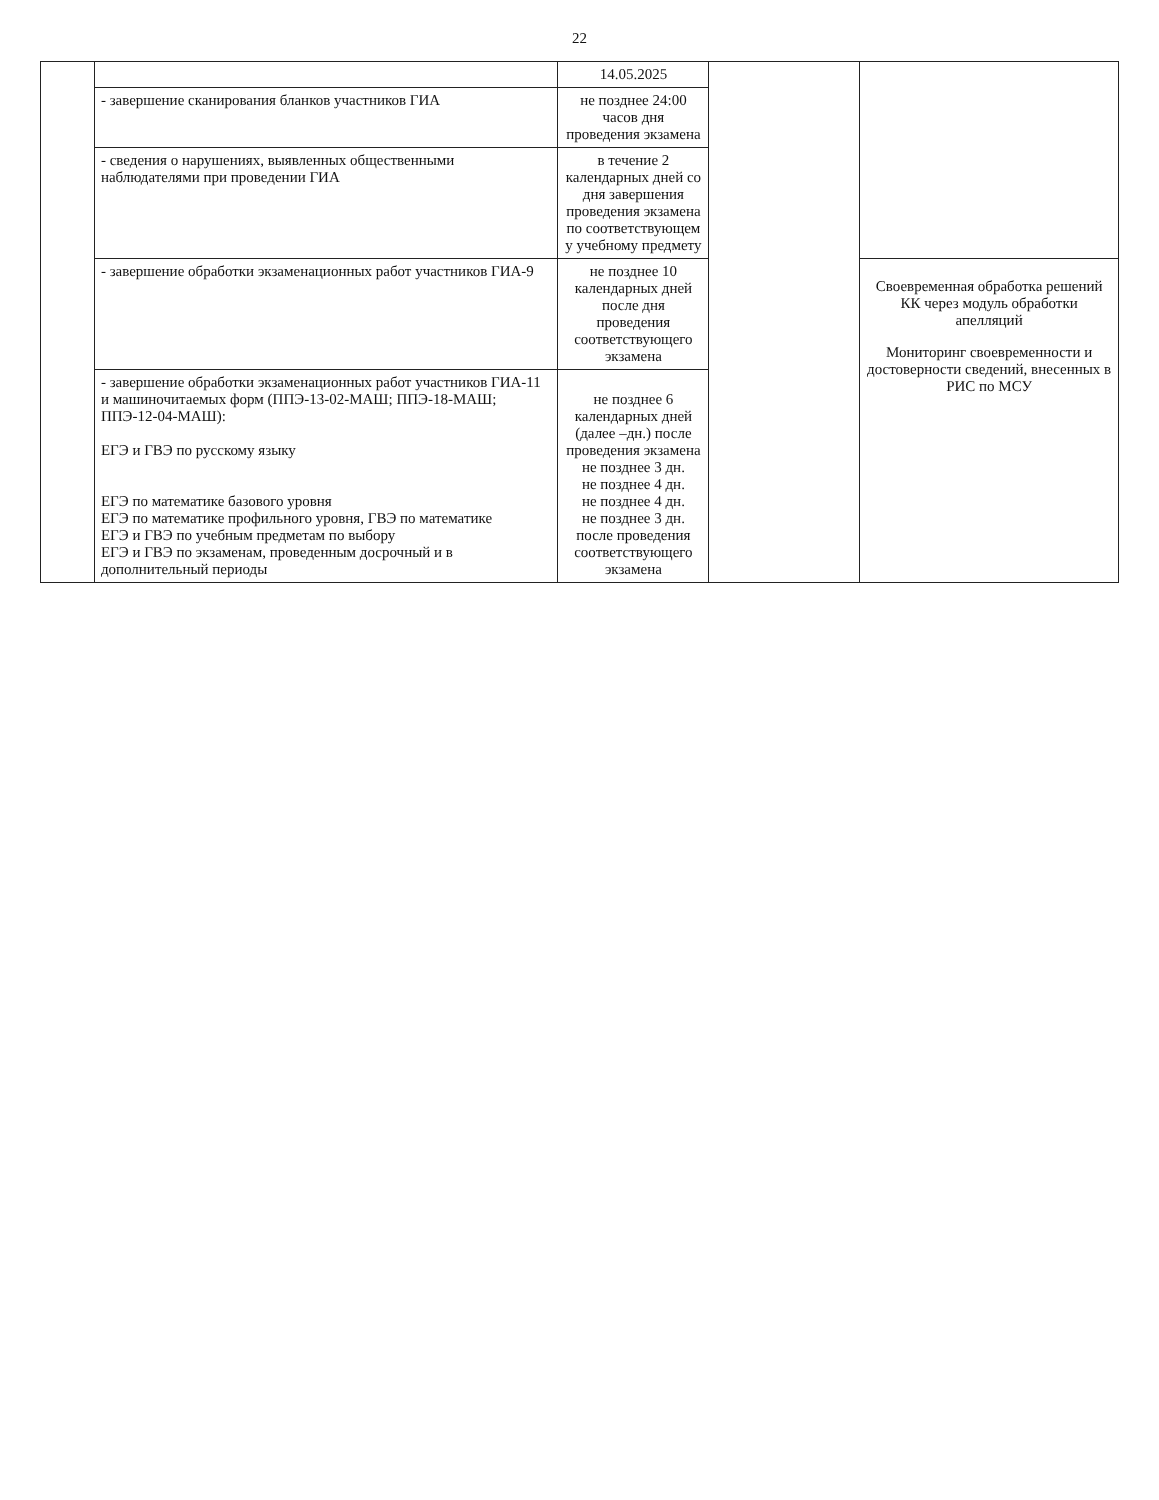22
| | | 14.05.2025 | | |
| | - завершение сканирования бланков участников ГИА | не позднее 24:00 часов дня проведения экзамена | | |
| | - сведения о нарушениях, выявленных общественными наблюдателями при проведении ГИА | в течение 2 календарных дней со дня завершения проведения экзамена по соответствующем у учебному предмету | | |
| | - завершение обработки экзаменационных работ участников ГИА-9 | не позднее 10 календарных дней после дня проведения соответствующего экзамена | | Своевременная обработка решений КК через модуль обработки апелляций Мониторинг своевременности и достоверности сведений, внесенных в РИС по МСУ |
| | - завершение обработки экзаменационных работ участников ГИА-11 и машиночитаемых форм (ППЭ-13-02-МАШ; ППЭ-18-МАШ; ППЭ-12-04-МАШ): ЕГЭ и ГВЭ по русскому языку ЕГЭ по математике базового уровня ЕГЭ по математике профильного уровня, ГВЭ по математике ЕГЭ и ГВЭ по учебным предметам по выбору ЕГЭ и ГВЭ по экзаменам, проведенным досрочный и в дополнительный периоды | не позднее 6 календарных дней (далее –дн.) после проведения экзамена не позднее 3 дн. не позднее 4 дн. не позднее 4 дн. не позднее 3 дн. после проведения соответствующего экзамена | | |